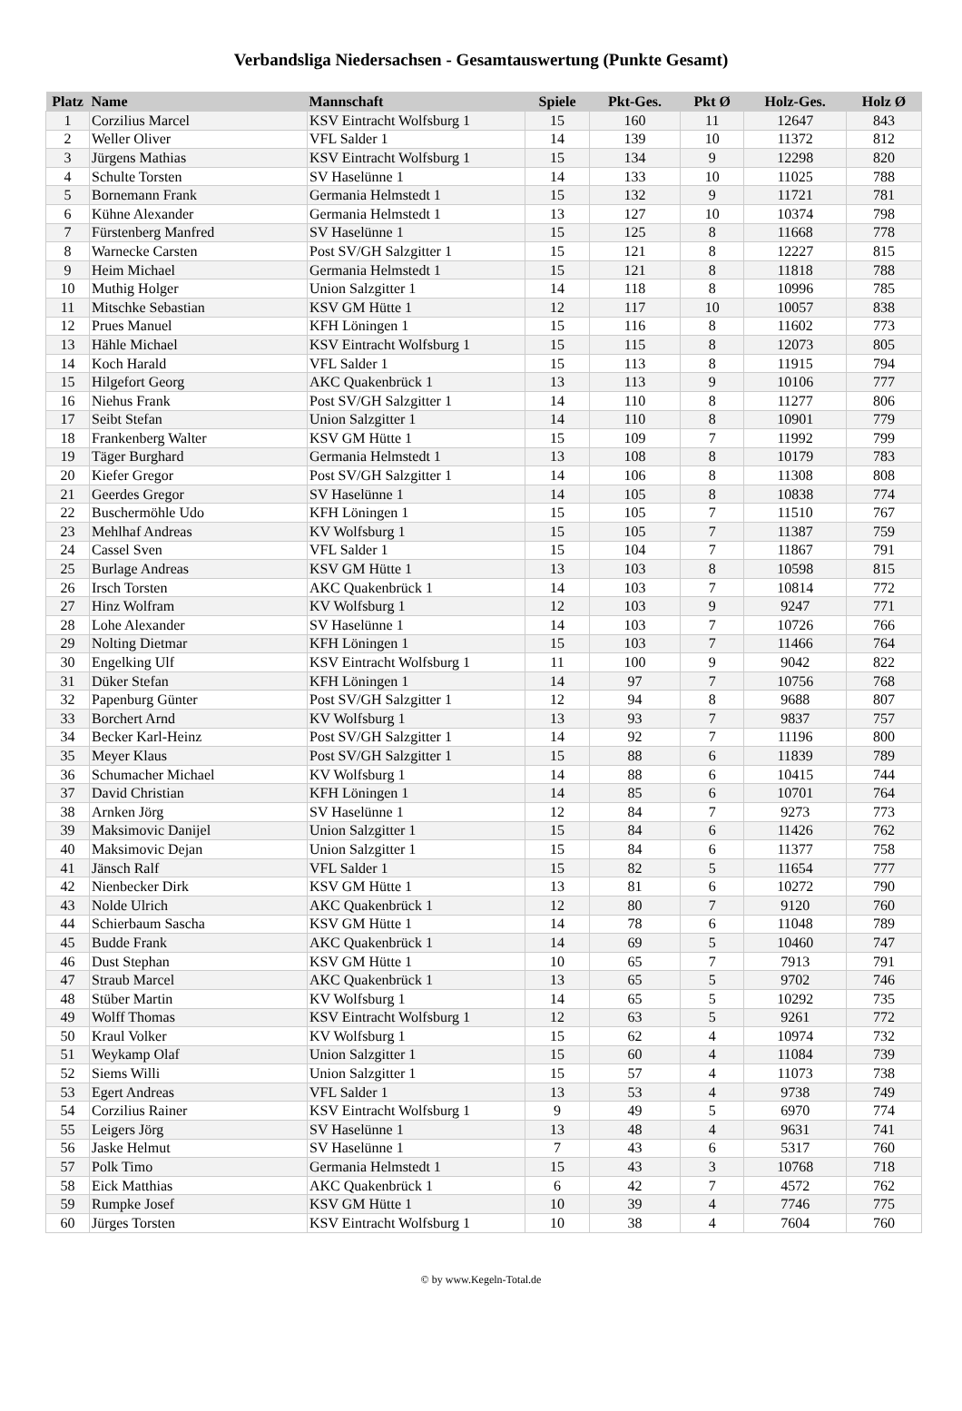Verbandsliga Niedersachsen - Gesamtauswertung (Punkte Gesamt)
| Platz | Name | Mannschaft | Spiele | Pkt-Ges. | Pkt Ø | Holz-Ges. | Holz Ø |
| --- | --- | --- | --- | --- | --- | --- | --- |
| 1 | Corzilius Marcel | KSV Eintracht Wolfsburg 1 | 15 | 160 | 11 | 12647 | 843 |
| 2 | Weller Oliver | VFL Salder 1 | 14 | 139 | 10 | 11372 | 812 |
| 3 | Jürgens Mathias | KSV Eintracht Wolfsburg 1 | 15 | 134 | 9 | 12298 | 820 |
| 4 | Schulte Torsten | SV Haselünne 1 | 14 | 133 | 10 | 11025 | 788 |
| 5 | Bornemann Frank | Germania Helmstedt 1 | 15 | 132 | 9 | 11721 | 781 |
| 6 | Kühne Alexander | Germania Helmstedt 1 | 13 | 127 | 10 | 10374 | 798 |
| 7 | Fürstenberg Manfred | SV Haselünne 1 | 15 | 125 | 8 | 11668 | 778 |
| 8 | Warnecke Carsten | Post SV/GH Salzgitter 1 | 15 | 121 | 8 | 12227 | 815 |
| 9 | Heim Michael | Germania Helmstedt 1 | 15 | 121 | 8 | 11818 | 788 |
| 10 | Muthig Holger | Union Salzgitter 1 | 14 | 118 | 8 | 10996 | 785 |
| 11 | Mitschke Sebastian | KSV GM Hütte 1 | 12 | 117 | 10 | 10057 | 838 |
| 12 | Prues Manuel | KFH Löningen 1 | 15 | 116 | 8 | 11602 | 773 |
| 13 | Hähle Michael | KSV Eintracht Wolfsburg 1 | 15 | 115 | 8 | 12073 | 805 |
| 14 | Koch Harald | VFL Salder 1 | 15 | 113 | 8 | 11915 | 794 |
| 15 | Hilgefort Georg | AKC Quakenbrück 1 | 13 | 113 | 9 | 10106 | 777 |
| 16 | Niehus Frank | Post SV/GH Salzgitter 1 | 14 | 110 | 8 | 11277 | 806 |
| 17 | Seibt Stefan | Union Salzgitter 1 | 14 | 110 | 8 | 10901 | 779 |
| 18 | Frankenberg Walter | KSV GM Hütte 1 | 15 | 109 | 7 | 11992 | 799 |
| 19 | Täger Burghard | Germania Helmstedt 1 | 13 | 108 | 8 | 10179 | 783 |
| 20 | Kiefer Gregor | Post SV/GH Salzgitter 1 | 14 | 106 | 8 | 11308 | 808 |
| 21 | Geerdes Gregor | SV Haselünne 1 | 14 | 105 | 8 | 10838 | 774 |
| 22 | Buschermöhle Udo | KFH Löningen 1 | 15 | 105 | 7 | 11510 | 767 |
| 23 | Mehlhaf Andreas | KV Wolfsburg 1 | 15 | 105 | 7 | 11387 | 759 |
| 24 | Cassel Sven | VFL Salder 1 | 15 | 104 | 7 | 11867 | 791 |
| 25 | Burlage Andreas | KSV GM Hütte 1 | 13 | 103 | 8 | 10598 | 815 |
| 26 | Irsch Torsten | AKC Quakenbrück 1 | 14 | 103 | 7 | 10814 | 772 |
| 27 | Hinz Wolfram | KV Wolfsburg 1 | 12 | 103 | 9 | 9247 | 771 |
| 28 | Lohe Alexander | SV Haselünne 1 | 14 | 103 | 7 | 10726 | 766 |
| 29 | Nolting Dietmar | KFH Löningen 1 | 15 | 103 | 7 | 11466 | 764 |
| 30 | Engelking Ulf | KSV Eintracht Wolfsburg 1 | 11 | 100 | 9 | 9042 | 822 |
| 31 | Düker Stefan | KFH Löningen 1 | 14 | 97 | 7 | 10756 | 768 |
| 32 | Papenburg Günter | Post SV/GH Salzgitter 1 | 12 | 94 | 8 | 9688 | 807 |
| 33 | Borchert Arnd | KV Wolfsburg 1 | 13 | 93 | 7 | 9837 | 757 |
| 34 | Becker Karl-Heinz | Post SV/GH Salzgitter 1 | 14 | 92 | 7 | 11196 | 800 |
| 35 | Meyer Klaus | Post SV/GH Salzgitter 1 | 15 | 88 | 6 | 11839 | 789 |
| 36 | Schumacher Michael | KV Wolfsburg 1 | 14 | 88 | 6 | 10415 | 744 |
| 37 | David Christian | KFH Löningen 1 | 14 | 85 | 6 | 10701 | 764 |
| 38 | Arnken Jörg | SV Haselünne 1 | 12 | 84 | 7 | 9273 | 773 |
| 39 | Maksimovic Danijel | Union Salzgitter 1 | 15 | 84 | 6 | 11426 | 762 |
| 40 | Maksimovic Dejan | Union Salzgitter 1 | 15 | 84 | 6 | 11377 | 758 |
| 41 | Jänsch Ralf | VFL Salder 1 | 15 | 82 | 5 | 11654 | 777 |
| 42 | Nienbecker Dirk | KSV GM Hütte 1 | 13 | 81 | 6 | 10272 | 790 |
| 43 | Nolde Ulrich | AKC Quakenbrück 1 | 12 | 80 | 7 | 9120 | 760 |
| 44 | Schierbaum Sascha | KSV GM Hütte 1 | 14 | 78 | 6 | 11048 | 789 |
| 45 | Budde Frank | AKC Quakenbrück 1 | 14 | 69 | 5 | 10460 | 747 |
| 46 | Dust Stephan | KSV GM Hütte 1 | 10 | 65 | 7 | 7913 | 791 |
| 47 | Straub Marcel | AKC Quakenbrück 1 | 13 | 65 | 5 | 9702 | 746 |
| 48 | Stüber Martin | KV Wolfsburg 1 | 14 | 65 | 5 | 10292 | 735 |
| 49 | Wolff Thomas | KSV Eintracht Wolfsburg 1 | 12 | 63 | 5 | 9261 | 772 |
| 50 | Kraul Volker | KV Wolfsburg 1 | 15 | 62 | 4 | 10974 | 732 |
| 51 | Weykamp Olaf | Union Salzgitter 1 | 15 | 60 | 4 | 11084 | 739 |
| 52 | Siems Willi | Union Salzgitter 1 | 15 | 57 | 4 | 11073 | 738 |
| 53 | Egert Andreas | VFL Salder 1 | 13 | 53 | 4 | 9738 | 749 |
| 54 | Corzilius Rainer | KSV Eintracht Wolfsburg 1 | 9 | 49 | 5 | 6970 | 774 |
| 55 | Leigers Jörg | SV Haselünne 1 | 13 | 48 | 4 | 9631 | 741 |
| 56 | Jaske Helmut | SV Haselünne 1 | 7 | 43 | 6 | 5317 | 760 |
| 57 | Polk Timo | Germania Helmstedt 1 | 15 | 43 | 3 | 10768 | 718 |
| 58 | Eick Matthias | AKC Quakenbrück 1 | 6 | 42 | 7 | 4572 | 762 |
| 59 | Rumpke Josef | KSV GM Hütte 1 | 10 | 39 | 4 | 7746 | 775 |
| 60 | Jürges Torsten | KSV Eintracht Wolfsburg 1 | 10 | 38 | 4 | 7604 | 760 |
© by www.Kegeln-Total.de